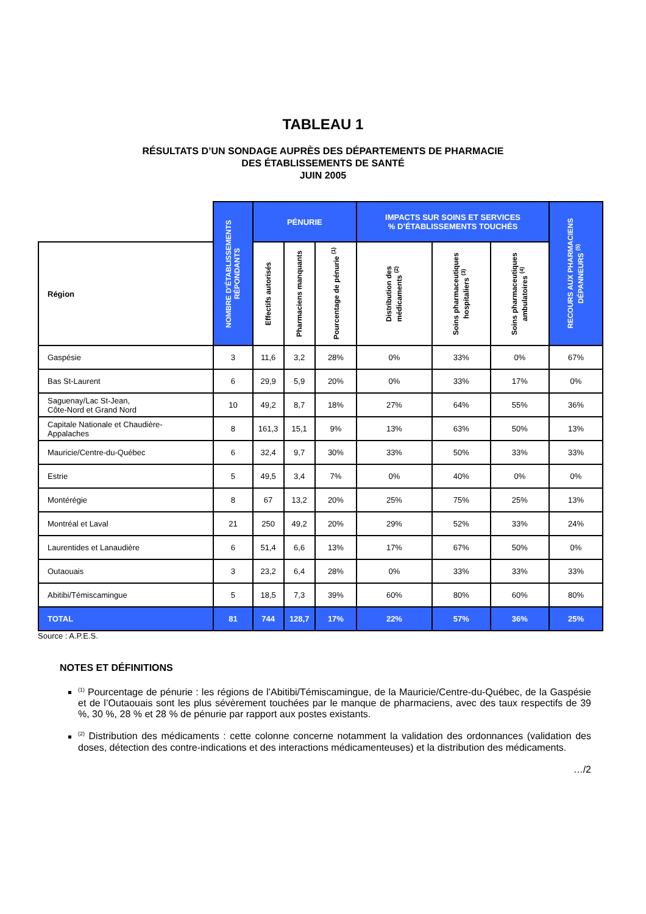TABLEAU 1
RÉSULTATS D’UN SONDAGE AUPRÈS DES DÉPARTEMENTS DE PHARMACIE
DES ÉTABLISSEMENTS DE SANTÉ
JUIN 2005
| | NOMBRE D’ÉTABLISSEMENTS RÉPONDANTS | PÉNURIE | | | IMPACTS SUR SOINS ET SERVICES % D’ÉTABLISSEMENTS TOUCHÉS | | | RECOURS AUX PHARMACIENS DÉPANNEURS <sup>(5)</sup> |
| --- | --- | --- | --- | --- | --- | --- | --- | --- |
| Région | | Effectifs autorisés | Pharmaciens manquants | Pourcentage de pénurie <sup>(1)</sup> | Distribution des médicaments <sup>(2)</sup> | Soins pharmaceutiques hospitaliers <sup>(3)</sup> | Soins pharmaceutiques ambulatoires <sup>(4)</sup> | |
| Gaspésie | 3 | 11,6 | 3,2 | 28% | 0% | 33% | 0% | 67% |
| Bas St-Laurent | 6 | 29,9 | 5,9 | 20% | 0% | 33% | 17% | 0% |
| Saguenay/Lac St-Jean, Côte-Nord et Grand Nord | 10 | 49,2 | 8,7 | 18% | 27% | 64% | 55% | 36% |
| Capitale Nationale et Chaudière- Appalaches | 8 | 161,3 | 15,1 | 9% | 13% | 63% | 50% | 13% |
| Mauricie/Centre-du-Québec | 6 | 32,4 | 9,7 | 30% | 33% | 50% | 33% | 33% |
| Estrie | 5 | 49,5 | 3,4 | 7% | 0% | 40% | 0% | 0% |
| Montérégie | 8 | 67 | 13,2 | 20% | 25% | 75% | 25% | 13% |
| Montréal et Laval | 21 | 250 | 49,2 | 20% | 29% | 52% | 33% | 24% |
| Laurentides et Lanaudière | 6 | 51,4 | 6,6 | 13% | 17% | 67% | 50% | 0% |
| Outaouais | 3 | 23,2 | 6,4 | 28% | 0% | 33% | 33% | 33% |
| Abitibi/Témiscamingue | 5 | 18,5 | 7,3 | 39% | 60% | 80% | 60% | 80% |
| TOTAL | 81 | 744 | 128,7 | 17% | 22% | 57% | 36% | 25% |
Source : A.P.E.S.
NOTES ET DÉFINITIONS
<sup>(1)</sup> Pourcentage de pénurie : les régions de l’Abitibi/Témiscamingue, de la Mauricie/Centre-du-Québec, de la Gaspésie et de l’Outaouais sont les plus sévèrement touchées par le manque de pharmaciens, avec des taux respectifs de 39 %, 30 %, 28 % et 28 % de pénurie par rapport aux postes existants.
<sup>(2)</sup> Distribution des médicaments : cette colonne concerne notamment la validation des ordonnances (validation des doses, détection des contre-indications et des interactions médicamenteuses) et la distribution des médicaments.
…/2